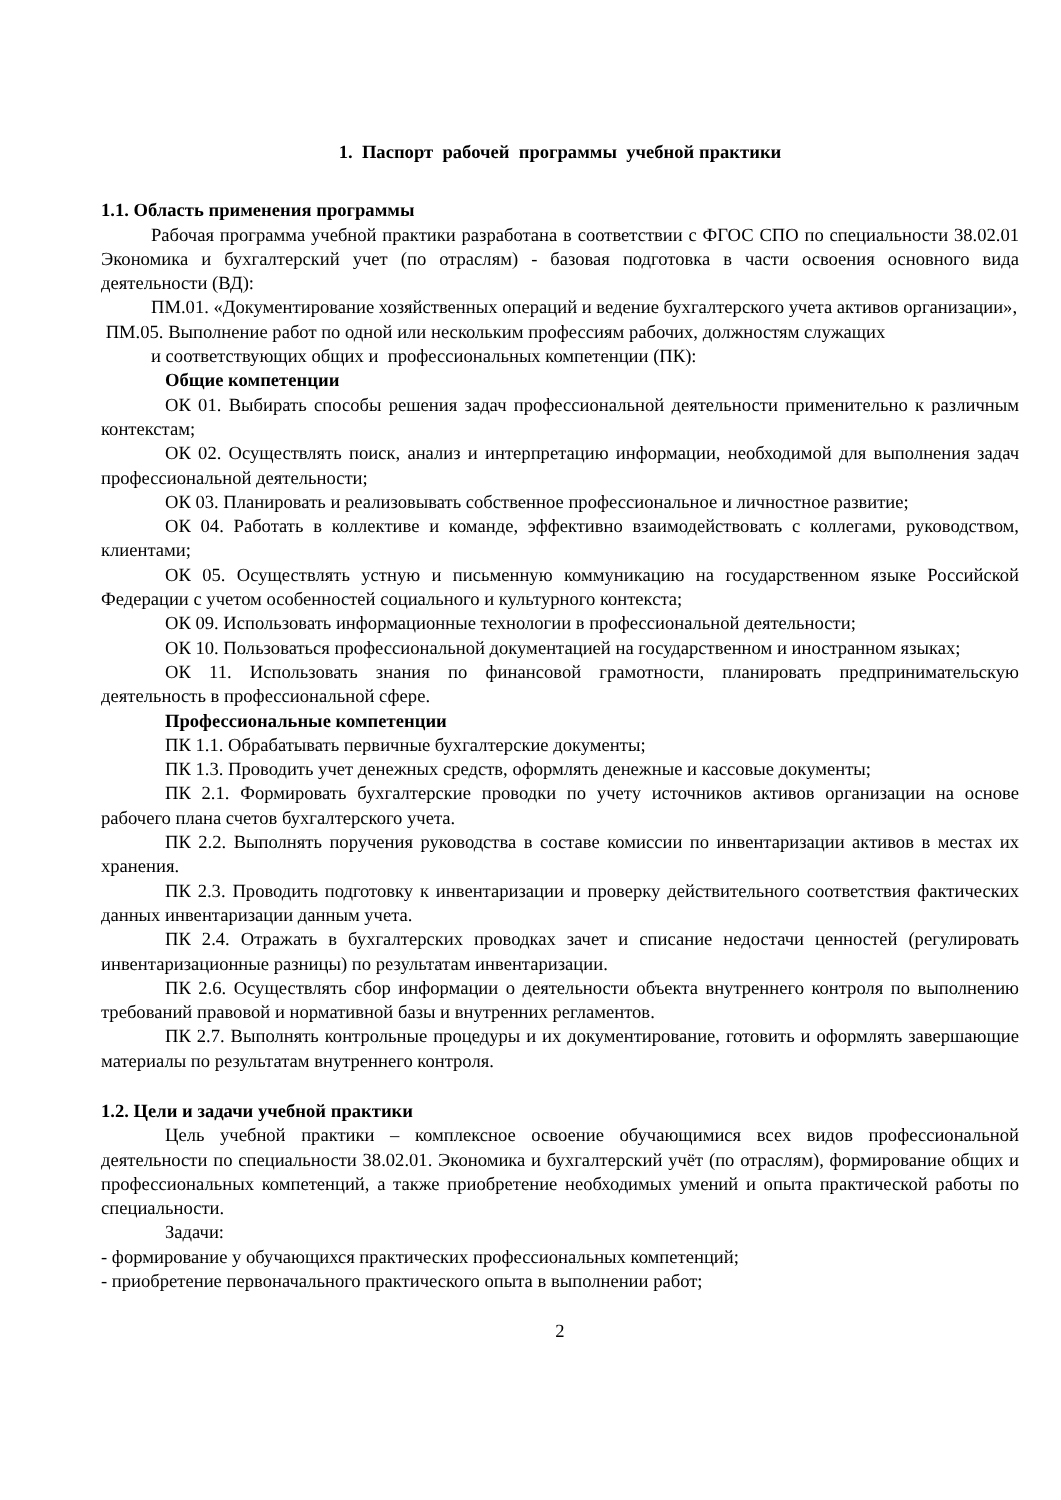1. Паспорт рабочей программы учебной практики
1.1. Область применения программы
Рабочая программа учебной практики разработана в соответствии с ФГОС СПО по специальности 38.02.01 Экономика и бухгалтерский учет (по отраслям) - базовая подготовка в части освоения основного вида деятельности (ВД):
ПМ.01. «Документирование хозяйственных операций и ведение бухгалтерского учета активов организации»,
ПМ.05. Выполнение работ по одной или нескольким профессиям рабочих, должностям служащих
и соответствующих общих и профессиональных компетенции (ПК):
Общие компетенции
ОК 01. Выбирать способы решения задач профессиональной деятельности применительно к различным контекстам;
ОК 02. Осуществлять поиск, анализ и интерпретацию информации, необходимой для выполнения задач профессиональной деятельности;
ОК 03. Планировать и реализовывать собственное профессиональное и личностное развитие;
ОК 04. Работать в коллективе и команде, эффективно взаимодействовать с коллегами, руководством, клиентами;
ОК 05. Осуществлять устную и письменную коммуникацию на государственном языке Российской Федерации с учетом особенностей социального и культурного контекста;
ОК 09. Использовать информационные технологии в профессиональной деятельности;
ОК 10. Пользоваться профессиональной документацией на государственном и иностранном языках;
ОК 11. Использовать знания по финансовой грамотности, планировать предпринимательскую деятельность в профессиональной сфере.
Профессиональные компетенции
ПК 1.1. Обрабатывать первичные бухгалтерские документы;
ПК 1.3. Проводить учет денежных средств, оформлять денежные и кассовые документы;
ПК 2.1. Формировать бухгалтерские проводки по учету источников активов организации на основе рабочего плана счетов бухгалтерского учета.
ПК 2.2. Выполнять поручения руководства в составе комиссии по инвентаризации активов в местах их хранения.
ПК 2.3. Проводить подготовку к инвентаризации и проверку действительного соответствия фактических данных инвентаризации данным учета.
ПК 2.4. Отражать в бухгалтерских проводках зачет и списание недостачи ценностей (регулировать инвентаризационные разницы) по результатам инвентаризации.
ПК 2.6. Осуществлять сбор информации о деятельности объекта внутреннего контроля по выполнению требований правовой и нормативной базы и внутренних регламентов.
ПК 2.7. Выполнять контрольные процедуры и их документирование, готовить и оформлять завершающие материалы по результатам внутреннего контроля.
1.2. Цели и задачи учебной практики
Цель учебной практики – комплексное освоение обучающимися всех видов профессиональной деятельности по специальности 38.02.01. Экономика и бухгалтерский учёт (по отраслям), формирование общих и профессиональных компетенций, а также приобретение необходимых умений и опыта практической работы по специальности.
Задачи:
- формирование у обучающихся практических профессиональных компетенций;
- приобретение первоначального практического опыта в выполнении работ;
2